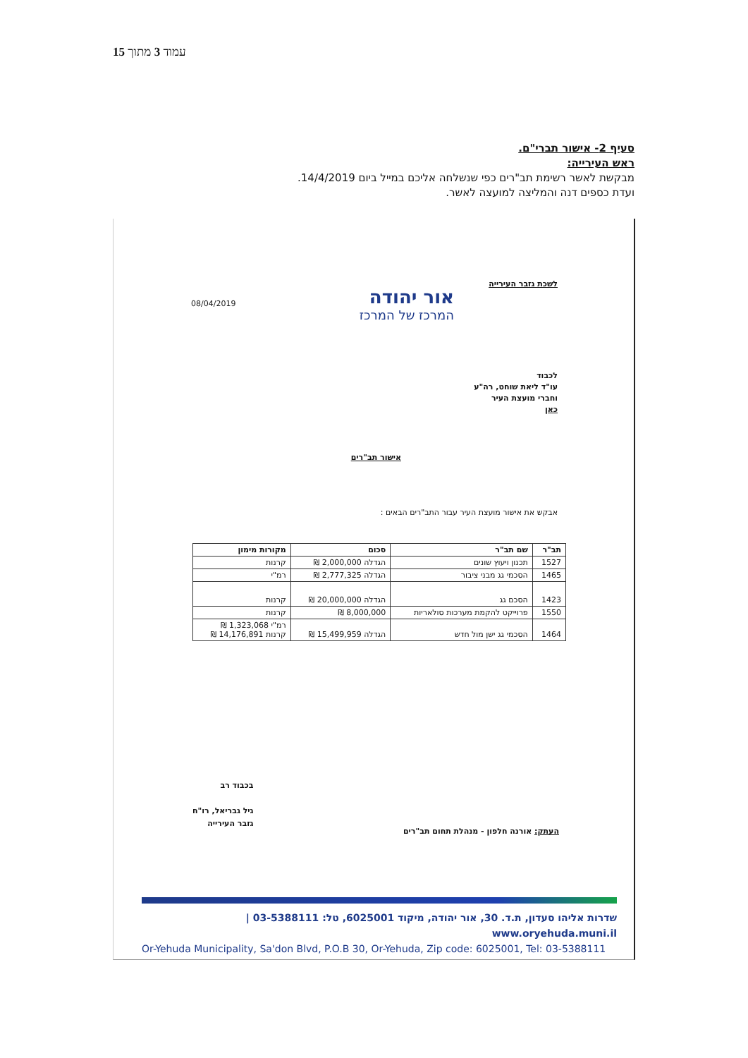עמוד 3 מתוך 15
סעיף 2- אישור תברי"ם.
ראש העירייה:
מבקשת לאשר רשימת תב"רים כפי שנשלחה אליכם במייל ביום 14/4/2019.
ועדת כספים דנה והמליצה למועצה לאשר.
לשכת גזבר העירייה
אור יהודה
המרכז של המרכז
08/04/2019
לכבוד
עו"ד ליאת שוחט, רה"ע
וחברי מועצת העיר
כאן
אישור תב"רים
אבקש את אישור מועצת העיר עבור התב"רים הבאים :
| תב"ר | שם תב"ר | סכום | מקורות מימון |
| --- | --- | --- | --- |
| 1527 | תכנון ויעוץ שונים | הגדלה 2,000,000 ₪ | קרנות |
| 1465 | הסכמי גג מבני ציבור | הגדלה 2,777,325 ₪ | רמ"י |
| 1423 | הסכם גג | הגדלה 20,000,000 ₪ | קרנות |
| 1550 | פרוייקט להקמת מערכות סולאריות | 8,000,000 ₪ | קרנות |
| 1464 | הסכמי גג ישן מול חדש | הגדלה 15,499,959 ₪ | רמ"י 1,323,068 ₪ קרנות 14,176,891 ₪ |
בכבוד רב
גיל גבריאל, רו"ח
גזבר העירייה
העתק: אורנה חלפון - מנהלת תחום תב"רים
שדרות אליהו סעדון, ת.ד. 30, אור יהודה, מיקוד 6025001, טל: 03-5388111 | www.oryehuda.muni.il
Or-Yehuda Municipality, Sa'don Blvd, P.O.B 30, Or-Yehuda, Zip code: 6025001, Tel: 03-5388111